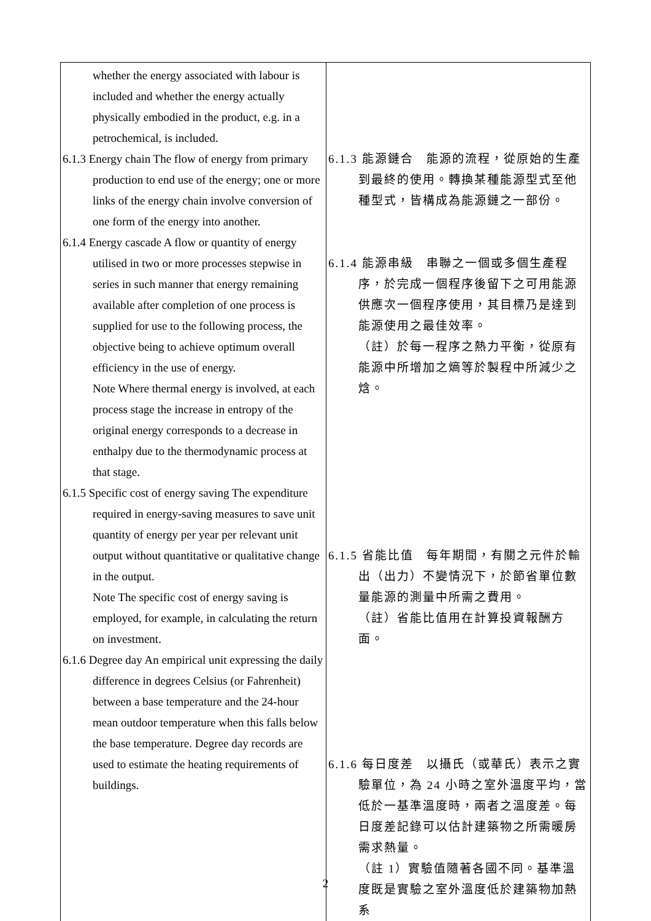| whether the energy associated with labour is included and whether the energy actually physically embodied in the product, e.g. in a petrochemical, is included. 6.1.3 Energy chain The flow of energy from primary production to end use of the energy; one or more links of the energy chain involve conversion of one form of the energy into another. 6.1.4 Energy cascade A flow or quantity of energy utilised in two or more processes stepwise in series in such manner that energy remaining available after completion of one process is supplied for use to the following process, the objective being to achieve optimum overall efficiency in the use of energy. Note Where thermal energy is involved, at each process stage the increase in entropy of the original energy corresponds to a decrease in enthalpy due to the thermodynamic process at that stage. 6.1.5 Specific cost of energy saving The expenditure required in energy-saving measures to save unit quantity of energy per year per relevant unit output without quantitative or qualitative change in the output. Note The specific cost of energy saving is employed, for example, in calculating the return on investment. 6.1.6 Degree day An empirical unit expressing the daily difference in degrees Celsius (or Fahrenheit) between a base temperature and the 24-hour mean outdoor temperature when this falls below the base temperature. Degree day records are used to estimate the heating requirements of buildings. | 6.1.3 能源鏈合 能源的流程，從原始的生產到最終的使用。轉換某種能源型式至他種型式，皆構成為能源鏈之一部份。 6.1.4 能源串級 串聯之一個或多個生產程序，於完成一個程序後留下之可用能源供應次一個程序使用，其目標乃是達到能源使用之最佳效率。 （註）於每一程序之熱力平衡，從原有能源中所增加之熵等於製程中所減少之焓。 6.1.5 省能比值 每年期間，有關之元件於輸出（出力）不變情況下，於節省單位數量能源的測量中所需之費用。 （註）省能比值用在計算投資報酬方面。 6.1.6 每日度差 以攝氏（或華氏）表示之實驗單位，為 24 小時之室外溫度平均，當低於一基準溫度時，兩者之溫度差。每日度差記錄可以估計建築物之所需暖房需求熱量。 （註 1）實驗值隨著各國不同。基準溫度既是實驗之室外溫度低於建築物加熱系 |
2